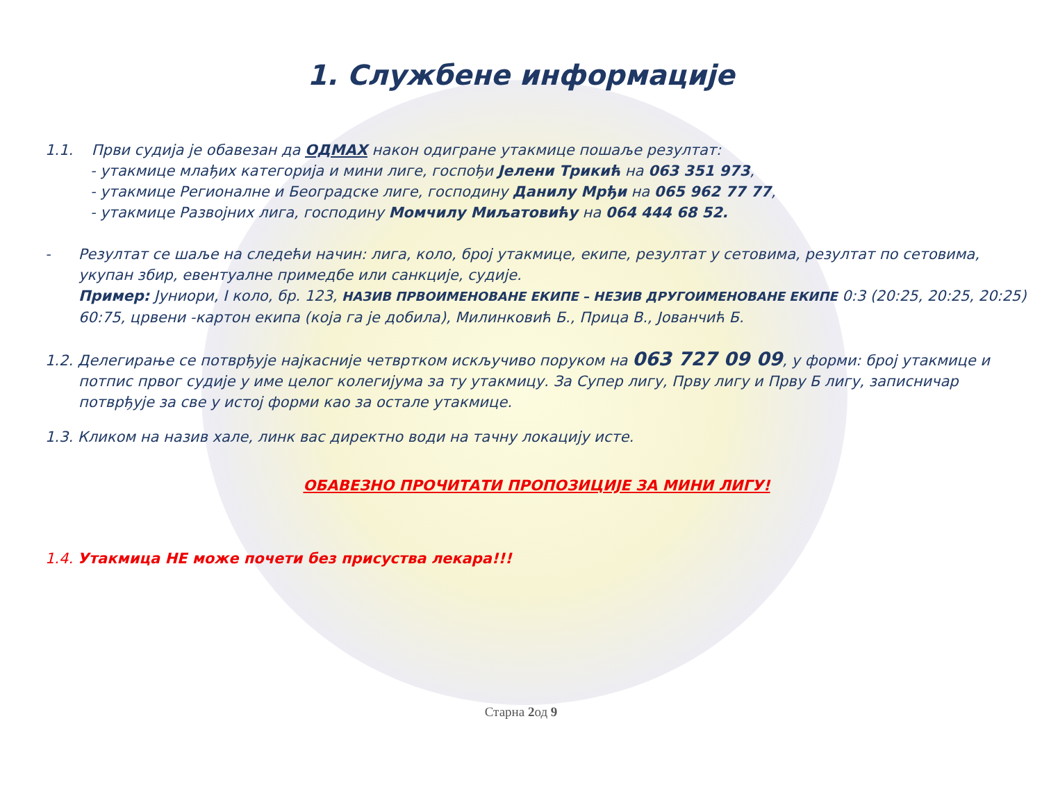1. Службене информације
1.1. Први судија је обавезан да ОДМАХ након одигране утакмице пошаље резултат:
- утакмице млађих категорија и мини лиге, госпођи Јелени Трикић на 063 351 973,
- утакмице Регионалне и Београдске лиге, господину Данилу Мрђи на 065 962 77 77,
- утакмице Развојних лига, господину Момчилу Миљатовићу на 064 444 68 52.
- Резултат се шаље на следећи начин: лига, коло, број утакмице, екипе, резултат у сетовима, резултат по сетовима, укупан збир, евентуалне примедбе или санкције, судије.
Пример: Јуниори, I коло, бр. 123, НАЗИВ ПРВОИМЕНОВАНЕ ЕКИПЕ – НЕЗИВ ДРУГОИМЕНОВАНЕ ЕКИПЕ 0:3 (20:25, 20:25, 20:25) 60:75, црвени -картон екипа (која га је добила), Милинковић Б., Прица В., Јованчић Б.
1.2. Делегирање се потврђује најкасније четвртком искључиво поруком на 063 727 09 09, у форми: број утакмице и потпис првог судије у име целог колегијума за ту утакмицу. За Супер лигу, Прву лигу и Прву Б лигу, записничар потврђује за све у истој форми као за остале утакмице.
1.3. Кликом на назив хале, линк вас директно води на тачну локацију исте.
ОБАВЕЗНО ПРОЧИТАТИ ПРОПОЗИЦИЈЕ ЗА МИНИ ЛИГУ!
1.4. Утакмица НЕ може почети без присуства лекара!!!
Старна 2од 9